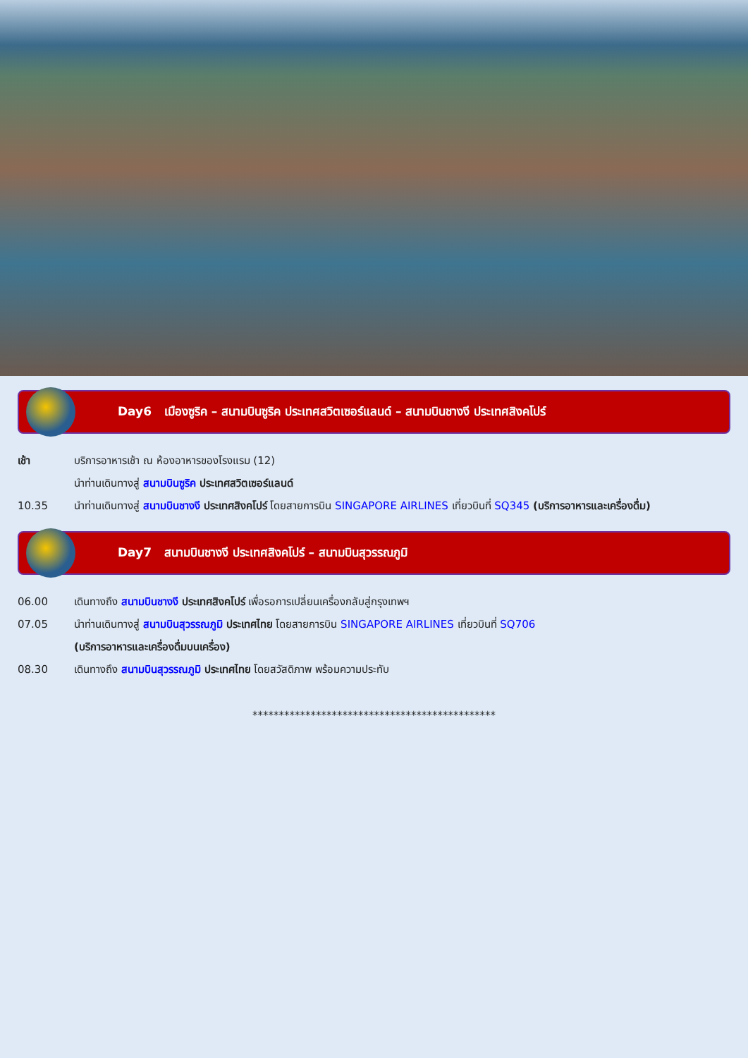Day6 เมืองซูริค – สนามบินซูริค ประเทศสวิตเซอร์แลนด์ – สนามบินชางงี ประเทศสิงคโปร์
เช้า บริการอาหารเช้า ณ ห้องอาหารของโรงแรม (12)
นำท่านเดินทางสู่ สนามบินซูริค ประเทศสวิตเซอร์แลนด์
10.35 นำท่านเดินทางสู่ สนามบินชางงี ประเทศสิงคโปร์ โดยสายการบิน SINGAPORE AIRLINES เที่ยวบินที่ SQ345 (บริการอาหารและเครื่องดื่ม)
Day7 สนามบินชางงี ประเทศสิงคโปร์ – สนามบินสุวรรณภูมิ
06.00 เดินทางถึง สนามบินชางงี ประเทศสิงคโปร์ เพื่อรอการเปลี่ยนเครื่องกลับสู่กรุงเทพฯ
07.05 นำท่านเดินทางสู่ สนามบินสุวรรณภูมิ ประเทศไทย โดยสายการบิน SINGAPORE AIRLINES เที่ยวบินที่ SQ706
(บริการอาหารและเครื่องดื่มบนเครื่อง)
08.30 เดินทางถึง สนามบินสุวรรณภูมิ ประเทศไทย โดยสวัสดิภาพ พร้อมความประทับ
**********************************************